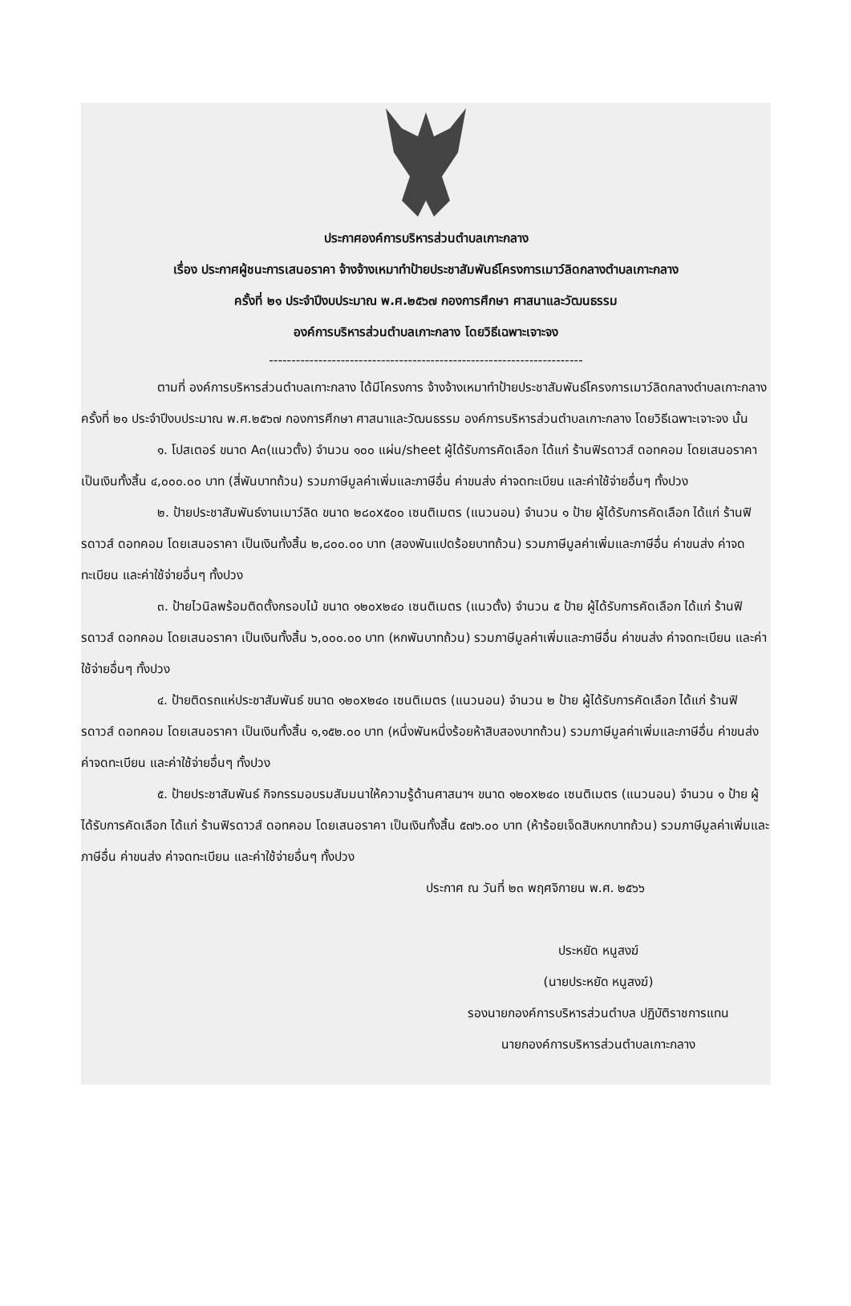ประกาศองค์การบริหารส่วนตำบลเกาะกลาง
เรื่อง ประกาศผู้ชนะการเสนอราคา จ้างจ้างเหมาทำป้ายประชาสัมพันธ์โครงการเมาว์ลิดกลางตำบลเกาะกลาง
ครั้งที่ ๒๑ ประจำปีงบประมาณ พ.ศ.๒๕๖๗ กองการศึกษา ศาสนาและวัฒนธรรม
องค์การบริหารส่วนตำบลเกาะกลาง โดยวิธีเฉพาะเจาะจง
----------------------------------------------------------------------
ตามที่ องค์การบริหารส่วนตำบลเกาะกลาง ได้มีโครงการ จ้างจ้างเหมาทำป้ายประชาสัมพันธ์โครงการเมาว์ลิดกลางตำบลเกาะกลาง ครั้งที่ ๒๑ ประจำปีงบประมาณ พ.ศ.๒๕๖๗ กองการศึกษา ศาสนาและวัฒนธรรม องค์การบริหารส่วนตำบลเกาะกลาง โดยวิธีเฉพาะเจาะจง นั้น
๑. โปสเตอร์ ขนาด A๓(แนวตั้ง) จำนวน ๑๐๐ แผ่น/sheet ผู้ได้รับการคัดเลือก ได้แก่ ร้านฟิรดาวส์ ดอทคอม โดยเสนอราคา เป็นเงินทั้งสิ้น ๔,๐๐๐.๐๐ บาท (สี่พันบาทถ้วน) รวมภาษีมูลค่าเพิ่มและภาษีอื่น ค่าขนส่ง ค่าจดทะเบียน และค่าใช้จ่ายอื่นๆ ทั้งปวง
๒. ป้ายประชาสัมพันธ์งานเมาว์ลิด ขนาด ๒๘๐x๕๐๐ เซนติเมตร (แนวนอน) จำนวน ๑ ป้าย ผู้ได้รับการคัดเลือก ได้แก่ ร้านฟิรดาวส์ ดอทคอม โดยเสนอราคา เป็นเงินทั้งสิ้น ๒,๘๐๐.๐๐ บาท (สองพันแปดร้อยบาทถ้วน) รวมภาษีมูลค่าเพิ่มและภาษีอื่น ค่าขนส่ง ค่าจดทะเบียน และค่าใช้จ่ายอื่นๆ ทั้งปวง
๓. ป้ายไวนิลพร้อมติดตั้งกรอบไม้ ขนาด ๑๒๐x๒๔๐ เซนติเมตร (แนวตั้ง) จำนวน ๕ ป้าย ผู้ได้รับการคัดเลือก ได้แก่ ร้านฟิรดาวส์ ดอทคอม โดยเสนอราคา เป็นเงินทั้งสิ้น ๖,๐๐๐.๐๐ บาท (หกพันบาทถ้วน) รวมภาษีมูลค่าเพิ่มและภาษีอื่น ค่าขนส่ง ค่าจดทะเบียน และค่าใช้จ่ายอื่นๆ ทั้งปวง
๔. ป้ายติดรถแห่ประชาสัมพันธ์ ขนาด ๑๒๐x๒๔๐ เซนติเมตร (แนวนอน) จำนวน ๒ ป้าย ผู้ได้รับการคัดเลือก ได้แก่ ร้านฟิรดาวส์ ดอทคอม โดยเสนอราคา เป็นเงินทั้งสิ้น ๑,๑๕๒.๐๐ บาท (หนึ่งพันหนึ่งร้อยห้าสิบสองบาทถ้วน) รวมภาษีมูลค่าเพิ่มและภาษีอื่น ค่าขนส่ง ค่าจดทะเบียน และค่าใช้จ่ายอื่นๆ ทั้งปวง
๕. ป้ายประชาสัมพันธ์ กิจกรรมอบรมสัมมนาให้ความรู้ด้านศาสนาฯ ขนาด ๑๒๐x๒๔๐ เซนติเมตร (แนวนอน) จำนวน ๑ ป้าย ผู้ได้รับการคัดเลือก ได้แก่ ร้านฟิรดาวส์ ดอทคอม โดยเสนอราคา เป็นเงินทั้งสิ้น ๕๗๖.๐๐ บาท (ห้าร้อยเจ็ดสิบหกบาทถ้วน) รวมภาษีมูลค่าเพิ่มและภาษีอื่น ค่าขนส่ง ค่าจดทะเบียน และค่าใช้จ่ายอื่นๆ ทั้งปวง
ประกาศ ณ วันที่ ๒๓ พฤศจิกายน พ.ศ. ๒๕๖๖
ประหยัด หนูสงฆ์
(นายประหยัด หนูสงฆ์)
รองนายกองค์การบริหารส่วนตำบล ปฏิบัติราชการแทน
นายกองค์การบริหารส่วนตำบลเกาะกลาง